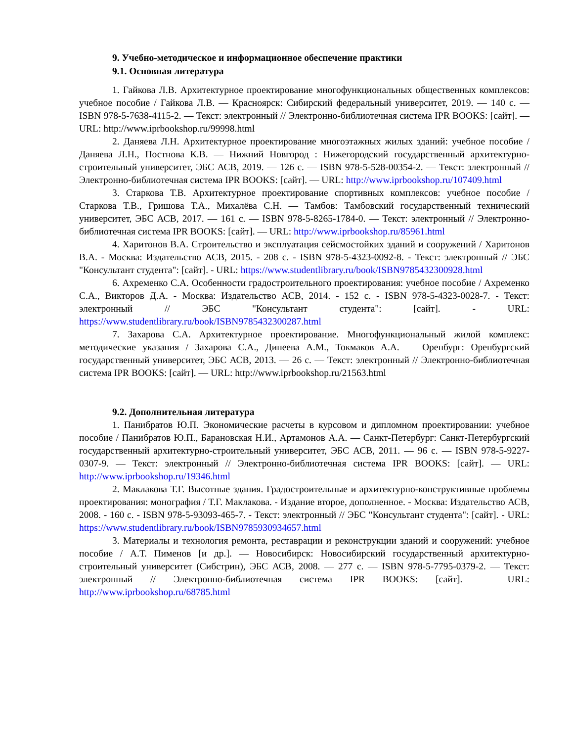9. Учебно-методическое и информационное обеспечение практики
9.1. Основная литература
1. Гайкова Л.В. Архитектурное проектирование многофункциональных общественных комплексов: учебное пособие / Гайкова Л.В. — Красноярск: Сибирский федеральный университет, 2019. — 140 c. — ISBN 978-5-7638-4115-2. — Текст: электронный // Электронно-библиотечная система IPR BOOKS: [сайт]. — URL: http://www.iprbookshop.ru/99998.html
2. Даняева Л.Н. Архитектурное проектирование многоэтажных жилых зданий: учебное пособие / Даняева Л.Н., Постнова К.В. — Нижний Новгород : Нижегородский государственный архитектурно-строительный университет, ЭБС АСВ, 2019. — 126 c. — ISBN 978-5-528-00354-2. — Текст: электронный // Электронно-библиотечная система IPR BOOKS: [сайт]. — URL: http://www.iprbookshop.ru/107409.html
3. Старкова Т.В. Архитектурное проектирование спортивных комплексов: учебное пособие / Старкова Т.В., Гришова Т.А., Михалёва С.Н. — Тамбов: Тамбовский государственный технический университет, ЭБС АСВ, 2017. — 161 c. — ISBN 978-5-8265-1784-0. — Текст: электронный // Электронно-библиотечная система IPR BOOKS: [сайт]. — URL: http://www.iprbookshop.ru/85961.html
4. Харитонов В.А. Строительство и эксплуатация сейсмостойких зданий и сооружений / Харитонов В.А. - Москва: Издательство АСВ, 2015. - 208 с. - ISBN 978-5-4323-0092-8. - Текст: электронный // ЭБС "Консультант студента": [сайт]. - URL: https://www.studentlibrary.ru/book/ISBN9785432300928.html
6. Ахременко С.А. Особенности градостроительного проектирования: учебное пособие / Ахременко С.А., Викторов Д.А. - Москва: Издательство АСВ, 2014. - 152 с. - ISBN 978-5-4323-0028-7. - Текст: электронный // ЭБС "Консультант студента": [сайт]. - URL: https://www.studentlibrary.ru/book/ISBN9785432300287.html
7. Захарова С.А. Архитектурное проектирование. Многофункциональный жилой комплекс: методические указания / Захарова С.А., Динеева А.М., Токмаков А.А. — Оренбург: Оренбургский государственный университет, ЭБС АСВ, 2013. — 26 c. — Текст: электронный // Электронно-библиотечная система IPR BOOKS: [сайт]. — URL: http://www.iprbookshop.ru/21563.html
9.2. Дополнительная литература
1. Панибратов Ю.П. Экономические расчеты в курсовом и дипломном проектировании: учебное пособие / Панибратов Ю.П., Барановская Н.И., Артамонов А.А. — Санкт-Петербург: Санкт-Петербургский государственный архитектурно-строительный университет, ЭБС АСВ, 2011. — 96 c. — ISBN 978-5-9227-0307-9. — Текст: электронный // Электронно-библиотечная система IPR BOOKS: [сайт]. — URL: http://www.iprbookshop.ru/19346.html
2. Маклакова Т.Г. Высотные здания. Градостроительные и архитектурно-конструктивные проблемы проектирования: монография / Т.Г. Маклакова. - Издание второе, дополненное. - Москва: Издательство АСВ, 2008. - 160 с. - ISBN 978-5-93093-465-7. - Текст: электронный // ЭБС "Консультант студента": [сайт]. - URL: https://www.studentlibrary.ru/book/ISBN9785930934657.html
3. Материалы и технология ремонта, реставрации и реконструкции зданий и сооружений: учебное пособие / А.Т. Пименов [и др.]. — Новосибирск: Новосибирский государственный архитектурно-строительный университет (Сибстрин), ЭБС АСВ, 2008. — 277 c. — ISBN 978-5-7795-0379-2. — Текст: электронный // Электронно-библиотечная система IPR BOOKS: [сайт]. — URL: http://www.iprbookshop.ru/68785.html